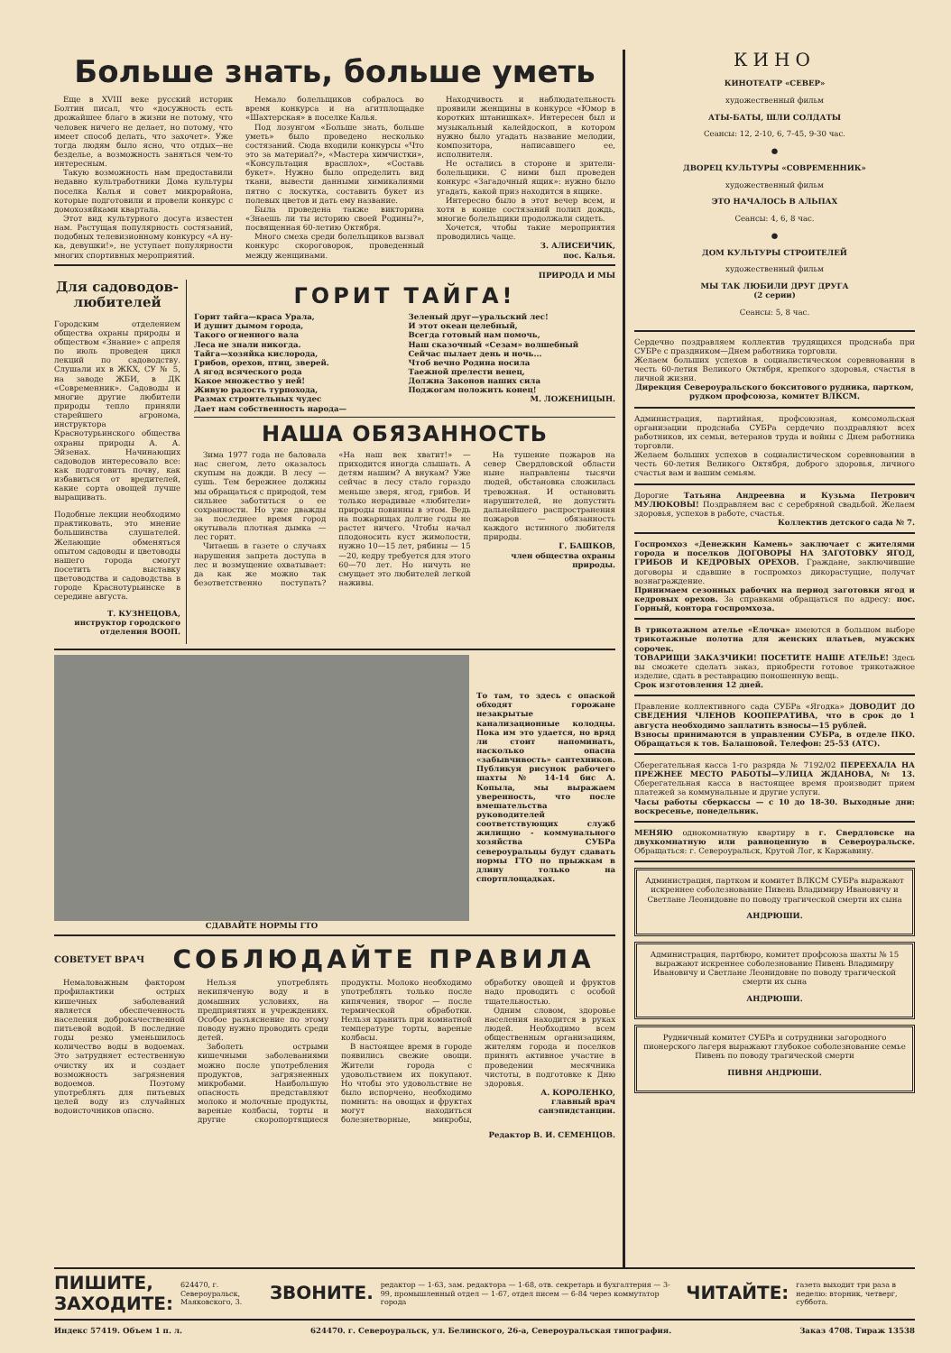Больше знать, больше уметь
Еще в XVIII веке русский историк Болтин писал, что «досужность есть дрожайшее благо в жизни не потому, что человек ничего не делает, но потому, что имеет способ делать, что захочет». Уже тогда людям было ясно, что отдых—не безделье, а возможность заняться чем-то интересным.
Такую возможность нам предоставили недавно культработники Дома культуры поселка Калья и совет микрорайона, которые подготовили и провели конкурс с домохозяйками квартала.
Этот вид культурного досуга известен нам. Растущая популярность состязаний, подобных телевизионному конкурсу «А ну-ка, девушки!», не уступает популярности многих спортивных мероприятий.
Немало болельщиков собралось во время конкурса и на агитплощадке «Шахтерская» в поселке Калья.
Под лозунгом «Больше знать, больше уметь» было проведено несколько состязаний. Сюда входили конкурсы «Что это за материал?», «Мастера химчистки», «Консультация врасплох», «Составь букет». Нужно было определить вид ткани, вывести данными химикалиями пятно с лоскутка, составить букет из полевых цветов и дать ему название.
Была проведена также викторина «Знаешь ли ты историю своей Родины?», посвященная 60-летию Октября.
Много смеха среди болельщиков вызвал конкурс скороговорок, проведенный между женщинами.
Находчивость и наблюдательность проявили женщины в конкурсе «Юмор в коротких штанишках». Интересен был и музыкальный калейдоскоп, в котором нужно было угадать название мелодии, композитора, написавшего ее, исполнителя.
Не остались в стороне и зрители-болельщики. С ними был проведен конкурс «Загадочный ящик»: нужно было угадать, какой приз находится в ящике.
Интересно было в этот вечер всем, и хотя в конце состязаний полил дождь, многие болельщики продолжали сидеть.
Хочется, чтобы такие мероприятия проводились чаще.
З. АЛИСЕИЧИК,
пос. Калья.
ПРИРОДА И МЫ
Для садоводов-любителей
Городским отделением общества охраны природы и обществом «Знание» с апреля по июль проведен цикл лекций по садоводству. Слушали их в ЖКХ, СУ № 5, на заводе ЖБИ, в ДК «Современник». Садоводы и многие другие любители природы тепло приняли старейшего агронома, инструктора Краснотурьинского общества охраны природы А. А. Эйзенах. Начинающих садоводов интересовало все: как подготовить почву, как избавиться от вредителей, какие сорта овощей лучше выращивать.
Подобные лекции необходимо практиковать, это мнение большинства слушателей. Желающие обменяться опытом садоводы и цветоводы нашего города смогут посетить выставку цветоводства и садоводства в городе Краснотурьинске в середине августа.
Т. КУЗНЕЦОВА,
инструктор городского отделения ВООП.
ГОРИТ ТАЙГА!
Горит тайга—краса Урала,
И душит дымом города,
Такого огненного вала
Леса не знали никогда.
Тайга—хозяйка кислорода,
Грибов, орехов, птиц, зверей.
А ягод всяческого рода
Какое множество у ней!
Живую радость турпохода,
Размах строительных чудес
Дает нам собственность народа—
Зеленый друг—уральский лес!
И этот океан целебный,
Всегда готовый нам помочь,
Наш сказочный «Сезам» волшебный
Сейчас пылает день и ночь...
Чтоб вечно Родина носила
Таежной прелести венец,
Должна Законов наших сила
Поджогам положить конец!
М. ЛОЖЕНИЦЫН.
НАША ОБЯЗАННОСТЬ
Зима 1977 года не баловала нас снегом, лето оказалось скупым на дожди. В лесу — сушь. Тем бережнее должны мы обращаться с природой, тем сильнее заботиться о ее сохранности. Но уже дважды за последнее время город окутывала плотная дымка — лес горит.
Читаешь в газете о случаях нарушения запрета доступа в лес и возмущение охватывает: да как же можно так безответственно поступать? «На наш век хватит!» — приходится иногда слышать. А детям нашим? А внукам? Уже сейчас в лесу стало гораздо меньше зверя, ягод, грибов. И только нерадивые «любители» природы повинны в этом. Ведь на пожарищах долгие годы не растет ничего. Чтобы начал плодоносить куст жимолости, нужно 10—15 лет, рябины — 15—20, кедру требуется для этого 60—70 лет. Но ничуть не смущает это любителей легкой наживы.
На тушение пожаров на север Свердловской области ныне направлены тысячи людей, обстановка сложилась тревожная. И остановить нарушителей, не допустить дальнейшего распространения пожаров — обязанность каждого истинного любителя природы.
Г. БАШКОВ,
член общества охраны природы.
СДАВАЙТЕ НОРМЫ ГТО
То там, то здесь с опаской обходят горожане незакрытые канализационные колодцы. Пока им это удается, но вряд ли стоит напоминать, насколько опасна «забывчивость» сантехников. Публикуя рисунок рабочего шахты № 14-14 бис А. Копыла, мы выражаем уверенность, что после вмешательства руководителей соответствующих служб жилищно - коммунального хозяйства СУБРа североуральцы будут сдавать нормы ГТО по прыжкам в длину только на спортплощадках.
СОВЕТУЕТ ВРАЧ
СОБЛЮДАЙТЕ ПРАВИЛА
Немаловажным фактором профилактики острых кишечных заболеваний является обеспеченность населения доброкачественной питьевой водой. В последние годы резко уменьшилось количество воды в водоемах. Это затрудняет естественную очистку их и создает возможность загрязнения водоемов. Поэтому употреблять для питьевых целей воду из случайных водоисточников опасно.
Нельзя употреблять некипяченую воду и в домашних условиях, на предприятиях и учреждениях. Особое разъяснение по этому поводу нужно проводить среди детей.
Заболеть острыми кишечными заболеваниями можно после употребления продуктов, загрязненных микробами. Наибольшую опасность представляют молоко и молочные продукты, вареные колбасы, торты и другие скоропортящиеся продукты. Молоко необходимо употреблять только после кипячения, творог — после термической обработки. Нельзя хранить при комнатной температуре торты, вареные колбасы.
В настоящее время в городе появились свежие овощи. Жители города с удовольствием их покупают. Но чтобы это удовольствие не было испорчено, необходимо помнить: на овощах и фруктах могут находиться болезнетворные, микробы, обработку овощей и фруктов надо проводить с особой тщательностью.
Одним словом, здоровье населения находится в руках людей. Необходимо всем общественным организациям, жителям города и поселков принять активное участие в проведении месячника чистоты, в подготовке к Дню здоровья.
А. КОРОЛЕНКО,
главный врач санэпидстанции.
Редактор В. И. СЕМЕНЦОВ.
КИНО
КИНОТЕАТР «СЕВЕР»
художественный фильм
АТЫ-БАТЫ, ШЛИ СОЛДАТЫ
Сеансы: 12, 2-10, 6, 7-45, 9-30 час.
●
ДВОРЕЦ КУЛЬТУРЫ «СОВРЕМЕННИК»
художественный фильм
ЭТО НАЧАЛОСЬ В АЛЬПАХ
Сеансы: 4, 6, 8 час.
●
ДОМ КУЛЬТУРЫ СТРОИТЕЛЕЙ
художественный фильм
МЫ ТАК ЛЮБИЛИ ДРУГ ДРУГА
(2 серии)
Сеансы: 5, 8 час.
Сердечно поздравляем коллектив трудящихся продснаба при СУБРе с праздником—Днем работника торговли.
Желаем больших успехов в социалистическом соревновании в честь 60-летия Великого Октября, крепкого здоровья, счастья в личной жизни.
Дирекция Североуральского бокситового рудника, партком, рудком профсоюза, комитет ВЛКСМ.
Администрация, партийная, профсоюзная, комсомольская организации продснаба СУБРа сердечно поздравляют всех работников, их семьи, ветеранов труда и войны с Днем работника торговли.
Желаем больших успехов в социалистическом соревновании в честь 60-летия Великого Октября, доброго здоровья, личного счастья вам и вашим семьям.
Дорогие Татьяна Андреевна и Кузьма Петрович МУЛЮКОВЫ! Поздравляем вас с серебряной свадьбой. Желаем здоровья, успехов в работе, счастья.
Коллектив детского сада № 7.
Госпромхоз «Денежкин Камень» заключает с жителями города и поселков ДОГОВОРЫ НА ЗАГОТОВКУ ЯГОД, ГРИБОВ И КЕДРОВЫХ ОРЕХОВ. Граждане, заключившие договоры и сдавшие в госпромхоз дикорастущие, получат вознаграждение.
Принимаем сезонных рабочих на период заготовки ягод и кедровых орехов. За справками обращаться по адресу: пос. Горный, контора госпромхоза.
В трикотажном ателье «Елочка» имеются в большом выборе трикотажные полотна для женских платьев, мужских сорочек.
ТОВАРИЩИ ЗАКАЗЧИКИ! ПОСЕТИТЕ НАШЕ АТЕЛЬЕ! Здесь вы сможете сделать заказ, приобрести готовое трикотажное изделие, сдать в реставрацию поношенную вещь.
Срок изготовления 12 дней.
Правление коллективного сада СУБРа «Ягодка» ДОВОДИТ ДО СВЕДЕНИЯ ЧЛЕНОВ КООПЕРАТИВА, что в срок до 1 августа необходимо заплатить взносы—15 рублей.
Взносы принимаются в управлении СУБРа, в отделе ПКО. Обращаться к тов. Балашовой. Телефон: 25-53 (АТС).
Сберегательная касса 1-го разряда № 7192/02 ПЕРЕЕХАЛА НА ПРЕЖНЕЕ МЕСТО РАБОТЫ—УЛИЦА ЖДАНОВА, № 13. Сберегательная касса в настоящее время производит прием платежей за коммунальные и другие услуги.
Часы работы сберкассы — с 10 до 18-30. Выходные дни: воскресенье, понедельник.
МЕНЯЮ однокомнатную квартиру в г. Свердловске на двухкомнатную или равноценную в Североуральске. Обращаться: г. Североуральск, Крутой Лог, к Каржавину.
Администрация, партком и комитет ВЛКСМ СУБРа выражают искреннее соболезнование Пивень Владимиру Ивановичу и Светлане Леонидовне по поводу трагической смерти их сына
АНДРЮШИ.
Администрация, партбюро, комитет профсоюза шахты № 15 выражают искреннее соболезнование Пивень Владимиру Ивановичу и Светлане Леонидовне по поводу трагической смерти их сына
АНДРЮШИ.
Рудничный комитет СУБРа и сотрудники загородного пионерского лагеря выражают глубокое соболезнование семье Пивень по поводу трагической смерти
ПИВНЯ АНДРЮШИ.
ПИШИТЕ, ЗАХОДИТЕ: 624470, г. Североуральск, Маяковского, 3. ЗВОНИТЕ. редактор — 1-63, зам. редактора — 1-68, отв. секретарь и бухгалтерия — 3-99, промышленный отдел — 1-67, отдел писем — 6-84 через коммутатор города ЧИТАЙТЕ: газета выходит три раза в неделю: вторник, четверг, суббота.
Индекс 57419. Объем 1 п. л. 624470. г. Североуральск, ул. Белинского, 26-а, Североуральская типография. Заказ 4708. Тираж 13538